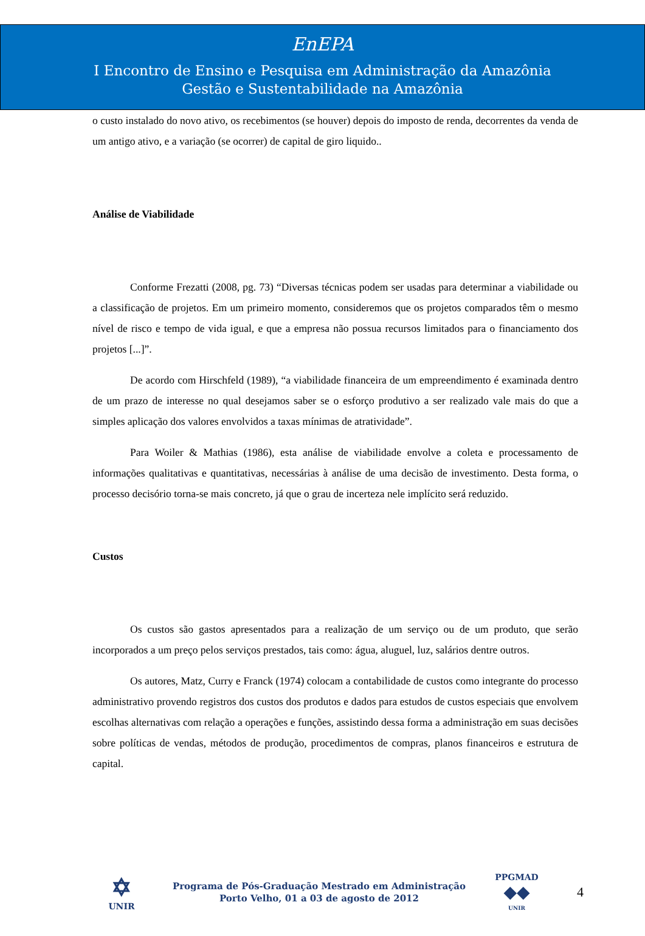EnEPA
I Encontro de Ensino e Pesquisa em Administração da Amazônia
Gestão e Sustentabilidade na Amazônia
o custo instalado do novo ativo, os recebimentos (se houver) depois do imposto de renda, decorrentes da venda de um antigo ativo, e a variação (se ocorrer) de capital de giro liquido..
Análise de Viabilidade
Conforme Frezatti (2008, pg. 73) “Diversas técnicas podem ser usadas para determinar a viabilidade ou a classificação de projetos. Em um primeiro momento, consideremos que os projetos comparados têm o mesmo nível de risco e tempo de vida igual, e que a empresa não possua recursos limitados para o financiamento dos projetos [...]”.
De acordo com Hirschfeld (1989), “a viabilidade financeira de um empreendimento é examinada dentro de um prazo de interesse no qual desejamos saber se o esforço produtivo a ser realizado vale mais do que a simples aplicação dos valores envolvidos a taxas mínimas de atratividade”.
Para Woiler & Mathias (1986), esta análise de viabilidade envolve a coleta e processamento de informações qualitativas e quantitativas, necessárias à análise de uma decisão de investimento. Desta forma, o processo decisório torna-se mais concreto, já que o grau de incerteza nele implícito será reduzido.
Custos
Os custos são gastos apresentados para a realização de um serviço ou de um produto, que serão incorporados a um preço pelos serviços prestados, tais como: água, aluguel, luz, salários dentre outros.
Os autores, Matz, Curry e Franck (1974) colocam a contabilidade de custos como integrante do processo administrativo provendo registros dos custos dos produtos e dados para estudos de custos especiais que envolvem escolhas alternativas com relação a operações e funções, assistindo dessa forma a administração em suas decisões sobre políticas de vendas, métodos de produção, procedimentos de compras, planos financeiros e estrutura de capital.
✡
UNIR
Programa de Pós-Graduação Mestrado em Administração
Porto Velho, 01 a 03 de agosto de 2012
PPGMAD
◆◆
UNIR
4